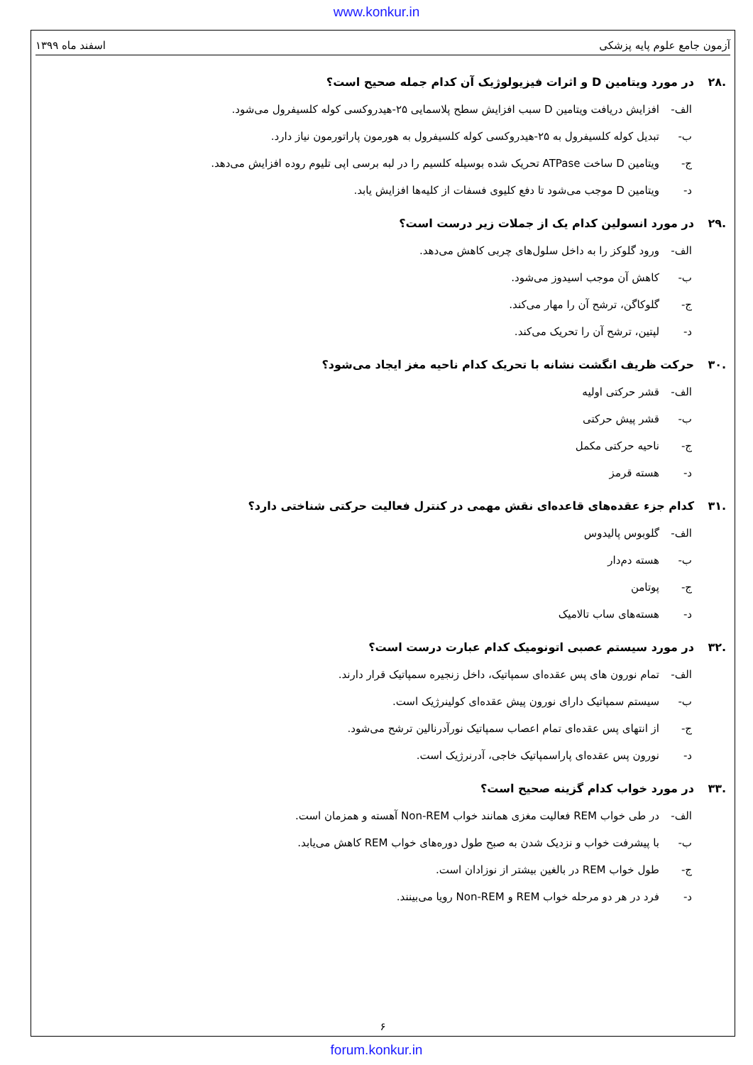www.konkur.in
آزمون جامع علوم پایه پزشکی اسفند ماه ۱۳۹۹
.۲۸ در مورد ویتامین D و اثرات فیزیولوژیک آن کدام جمله صحیح است؟
الف- افزایش دریافت ویتامین D سبب افزایش سطح پلاسمایی ۲۵-هیدروکسی کوله کلسیفرول می‌شود.
ب- تبدیل کوله کلسیفرول به ۲۵-هیدروکسی کوله کلسیفرول به هورمون پاراتورمون نیاز دارد.
ج- ویتامین D ساخت ATPase تحریک شده بوسیله کلسیم را در لبه برسی اپی تلیوم روده افزایش می‌دهد.
د- ویتامین D موجب می‌شود تا دفع کلیوی فسفات از کلیه‌ها افزایش یابد.
.۲۹ در مورد انسولین کدام یک از جملات زیر درست است؟
الف- ورود گلوکز را به داخل سلول‌های چربی کاهش می‌دهد.
ب- کاهش آن موجب اسیدوز می‌شود.
ج- گلوکاگن، ترشح آن را مهار می‌کند.
د- لپتین، ترشح آن را تحریک می‌کند.
.۳۰ حرکت ظریف انگشت نشانه با تحریک کدام ناحیه مغز ایجاد می‌شود؟
الف- قشر حرکتی اولیه
ب- قشر پیش حرکتی
ج- ناحیه حرکتی مکمل
د- هسته قرمز
.۳۱ کدام جزء عقده‌های قاعده‌ای نقش مهمی در کنترل فعالیت حرکتی شناختی دارد؟
الف- گلوبوس پالیدوس
ب- هسته دم‌دار
ج- پوتامن
د- هسته‌های ساب تالامیک
.۳۲ در مورد سیستم عصبی اتونومیک کدام عبارت درست است؟
الف- تمام نورون های پس عقده‌ای سمپاتیک، داخل زنجیره سمپاتیک قرار دارند.
ب- سیستم سمپاتیک دارای نورون پیش عقده‌ای کولینرژیک است.
ج- از انتهای پس عقده‌ای تمام اعصاب سمپاتیک نورآدرنالین ترشح می‌شود.
د- نورون پس عقده‌ای پاراسمپاتیک خاجی، آدرنرژیک است.
.۳۳ در مورد خواب کدام گزینه صحیح است؟
الف- در طی خواب REM فعالیت مغزی همانند خواب Non-REM آهسته و همزمان است.
ب- با پیشرفت خواب و نزدیک شدن به صبح طول دوره‌های خواب REM کاهش می‌یابد.
ج- طول خواب REM در بالغین بیشتر از نوزادان است.
د- فرد در هر دو مرحله خواب REM و Non-REM رویا می‌بینند.
۶
forum.konkur.in